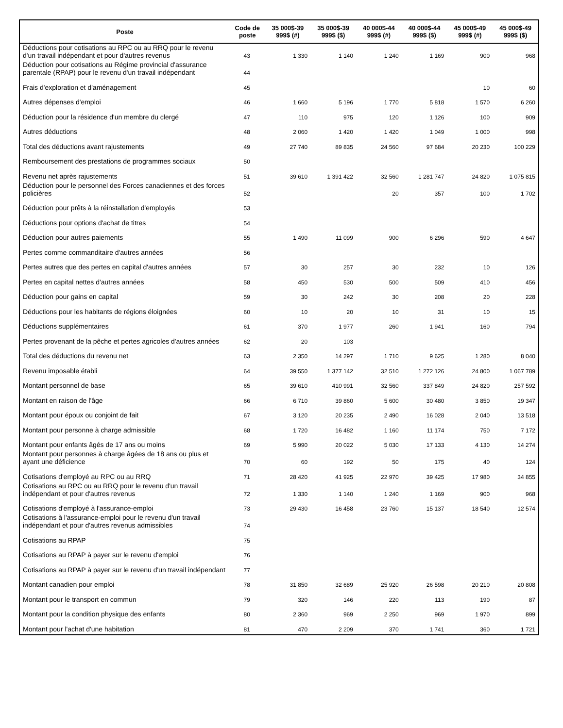| Poste | Code de poste | 35 000$-39 999$ (#) | 35 000$-39 999$ ($) | 40 000$-44 999$ (#) | 40 000$-44 999$ ($) | 45 000$-49 999$ (#) | 45 000$-49 999$ ($) |
| --- | --- | --- | --- | --- | --- | --- | --- |
| Déductions pour cotisations au RPC ou au RRQ pour le revenu d'un travail indépendant et pour d'autres revenus | 43 | 1 330 | 1 140 | 1 240 | 1 169 | 900 | 968 |
| Déduction pour cotisations au Régime provincial d'assurance parentale (RPAP) pour le revenu d'un travail indépendant | 44 | | | | | | |
| Frais d'exploration et d'aménagement | 45 | | | | | 10 | 60 |
| Autres dépenses d'emploi | 46 | 1 660 | 5 196 | 1 770 | 5 818 | 1 570 | 6 260 |
| Déduction pour la résidence d'un membre du clergé | 47 | 110 | 975 | 120 | 1 126 | 100 | 909 |
| Autres déductions | 48 | 2 060 | 1 420 | 1 420 | 1 049 | 1 000 | 998 |
| Total des déductions avant rajustements | 49 | 27 740 | 89 835 | 24 560 | 97 684 | 20 230 | 100 229 |
| Remboursement des prestations de programmes sociaux | 50 | | | | | | |
| Revenu net après rajustements | 51 | 39 610 | 1 391 422 | 32 560 | 1 281 747 | 24 820 | 1 075 815 |
| Déduction pour le personnel des Forces canadiennes et des forces policières | 52 | | | 20 | 357 | 100 | 1 702 |
| Déduction pour prêts à la réinstallation d'employés | 53 | | | | | | |
| Déductions pour options d'achat de titres | 54 | | | | | | |
| Déduction pour autres paiements | 55 | 1 490 | 11 099 | 900 | 6 296 | 590 | 4 647 |
| Pertes comme commanditaire d'autres années | 56 | | | | | | |
| Pertes autres que des pertes en capital d'autres années | 57 | 30 | 257 | 30 | 232 | 10 | 126 |
| Pertes en capital nettes d'autres années | 58 | 450 | 530 | 500 | 509 | 410 | 456 |
| Déduction pour gains en capital | 59 | 30 | 242 | 30 | 208 | 20 | 228 |
| Déductions pour les habitants de régions éloignées | 60 | 10 | 20 | 10 | 31 | 10 | 15 |
| Déductions supplémentaires | 61 | 370 | 1 977 | 260 | 1 941 | 160 | 794 |
| Pertes provenant de la pêche et pertes agricoles d'autres années | 62 | 20 | 103 | | | | |
| Total des déductions du revenu net | 63 | 2 350 | 14 297 | 1 710 | 9 625 | 1 280 | 8 040 |
| Revenu imposable établi | 64 | 39 550 | 1 377 142 | 32 510 | 1 272 126 | 24 800 | 1 067 789 |
| Montant personnel de base | 65 | 39 610 | 410 991 | 32 560 | 337 849 | 24 820 | 257 592 |
| Montant en raison de l'âge | 66 | 6 710 | 39 860 | 5 600 | 30 480 | 3 850 | 19 347 |
| Montant pour époux ou conjoint de fait | 67 | 3 120 | 20 235 | 2 490 | 16 028 | 2 040 | 13 518 |
| Montant pour personne à charge admissible | 68 | 1 720 | 16 482 | 1 160 | 11 174 | 750 | 7 172 |
| Montant pour enfants âgés de 17 ans ou moins | 69 | 5 990 | 20 022 | 5 030 | 17 133 | 4 130 | 14 274 |
| Montant pour personnes à charge âgées de 18 ans ou plus et ayant une déficience | 70 | 60 | 192 | 50 | 175 | 40 | 124 |
| Cotisations d'employé au RPC ou au RRQ | 71 | 28 420 | 41 925 | 22 970 | 39 425 | 17 980 | 34 855 |
| Cotisations au RPC ou au RRQ pour le revenu d'un travail indépendant et pour d'autres revenus | 72 | 1 330 | 1 140 | 1 240 | 1 169 | 900 | 968 |
| Cotisations d'employé à l'assurance-emploi | 73 | 29 430 | 16 458 | 23 760 | 15 137 | 18 540 | 12 574 |
| Cotisations à l'assurance-emploi pour le revenu d'un travail indépendant et pour d'autres revenus admissibles | 74 | | | | | | |
| Cotisations au RPAP | 75 | | | | | | |
| Cotisations au RPAP à payer sur le revenu d'emploi | 76 | | | | | | |
| Cotisations au RPAP à payer sur le revenu d'un travail indépendant | 77 | | | | | | |
| Montant canadien pour emploi | 78 | 31 850 | 32 689 | 25 920 | 26 598 | 20 210 | 20 808 |
| Montant pour le transport en commun | 79 | 320 | 146 | 220 | 113 | 190 | 87 |
| Montant pour la condition physique des enfants | 80 | 2 360 | 969 | 2 250 | 969 | 1 970 | 899 |
| Montant pour l'achat d'une habitation | 81 | 470 | 2 209 | 370 | 1 741 | 360 | 1 721 |